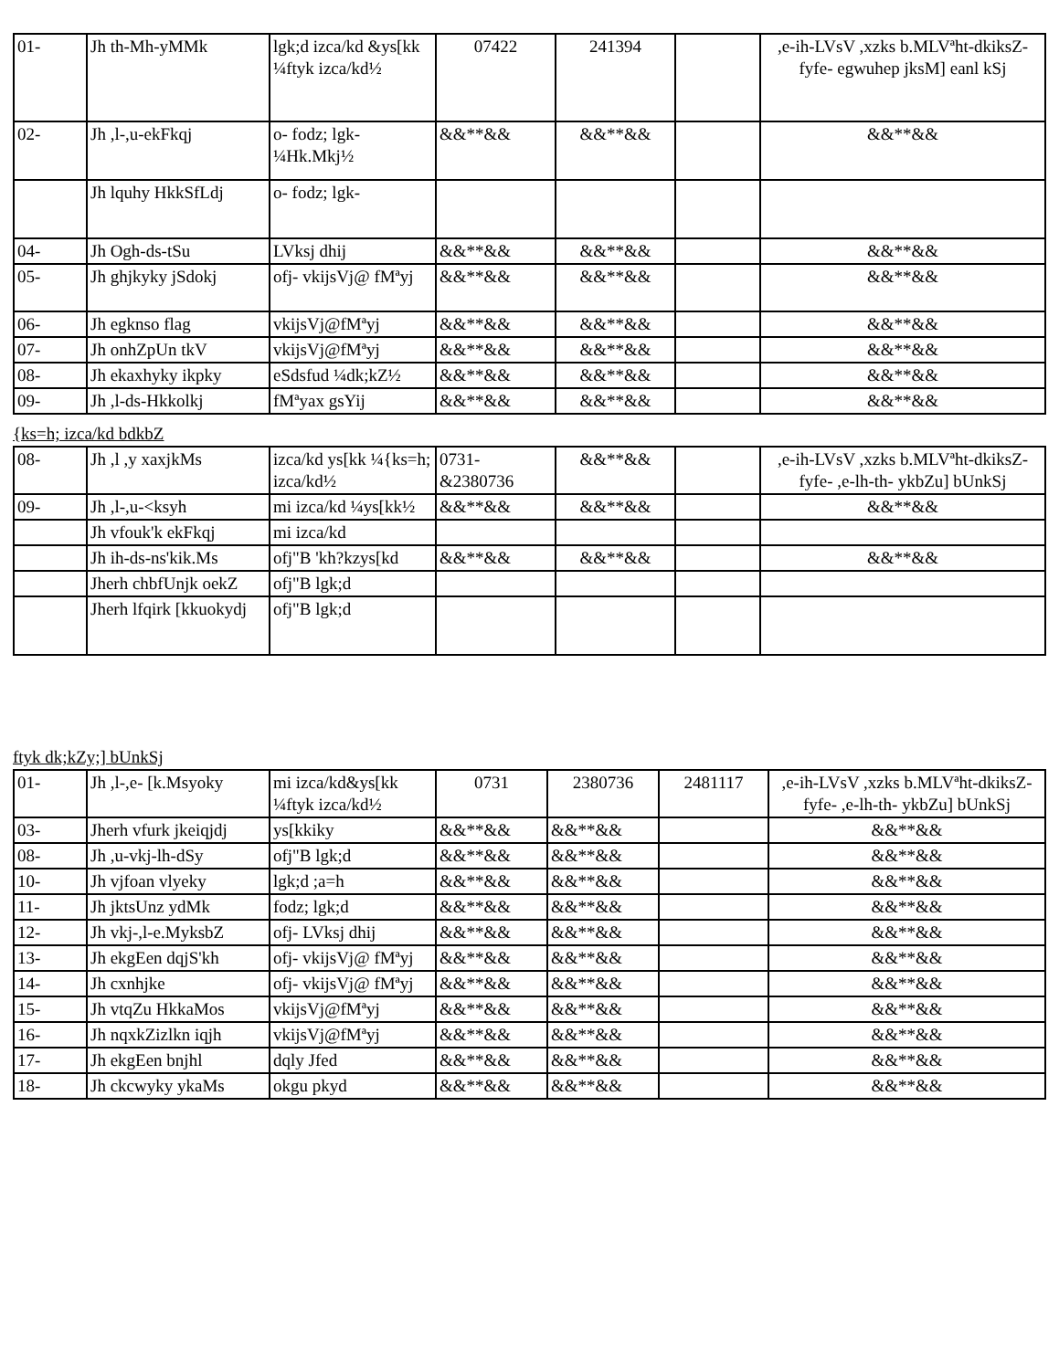| 01- | Jh th-Mh-yMMk | lgk;d izca/kd &ys[kk ¼ftyk izca/kd½ | 07422 | 241394 | | ,e-ih-LVsV ,xzks b.MLVªht-dkiksZ-fyfe- egwuhep jksM] eanl kSj |
| 02- | Jh ,l-,u-ekFkqj | o- fodz; lgk- ¼Hk.Mkj½ | &&**&& | &&**&& | | &&**&& |
| | Jh lquhy HkkSfLdj | o- fodz; lgk- | | | | |
| 04- | Jh Ogh-ds-tSu | LVksj dhij | &&**&& | &&**&& | | &&**&& |
| 05- | Jh ghjkyky jSdokj | ofj- vkijsVj@ fMªyj | &&**&& | &&**&& | | &&**&& |
| 06- | Jh egknso flag | vkijsVj@fMªyj | &&**&& | &&**&& | | &&**&& |
| 07- | Jh onhZpUn tkV | vkijsVj@fMªyj | &&**&& | &&**&& | | &&**&& |
| 08- | Jh ekaxhyky ikpky | eSdsfud ¼dk;kZ½ | &&**&& | &&**&& | | &&**&& |
| 09- | Jh ,l-ds-Hkkolkj | fMªyax gsYij | &&**&& | &&**&& | | &&**&& |
{ks=h; izca/kd bdkbZ
| 08- | Jh ,l ,y xaxjkMs | izca/kd ys[kk ¼{ks=h; izca/kd½ | 0731- &2380736 | &&**&& | | ,e-ih-LVsV ,xzks b.MLVªht-dkiksZ-fyfe- ,e-lh-th- ykbZu] bUnkSj |
| 09- | Jh ,l-,u-<ksyh | mi izca/kd ¼ys[kk½ | &&**&& | &&**&& | | &&**&& |
| | Jh vfouk'k ekFkqj | mi izca/kd | | | | |
| | Jh ih-ds-ns'kik.Ms | ofj"B 'kh?kzys[kd | &&**&& | &&**&& | | &&**&& |
| | Jherh chbfUnjk oekZ | ofj"B lgk;d | | | | |
| | Jherh lfqirk [kkuokydj | ofj"B lgk;d | | | | |
ftyk dk;kZy;] bUnkSj
| 01- | Jh ,l-,e- [k.Msyoky | mi izca/kd&ys[kk ¼ftyk izca/kd½ | 0731 | 2380736 | 2481117 | ,e-ih-LVsV ,xzks b.MLVªht-dkiksZ-fyfe- ,e-lh-th- ykbZu] bUnkSj |
| 03- | Jherh vfurk jkeiqjdj | ys[kkiky | &&**&& | &&**&& | | &&**&& |
| 08- | Jh ,u-vkj-lh-dSy | ofj"B lgk;d | &&**&& | &&**&& | | &&**&& |
| 10- | Jh vjfoan vlyeky | lgk;d ;a=h | &&**&& | &&**&& | | &&**&& |
| 11- | Jh jktsUnz ydMk | fodz; lgk;d | &&**&& | &&**&& | | &&**&& |
| 12- | Jh vkj-,l-e.MyksbZ | ofj- LVksj dhij | &&**&& | &&**&& | | &&**&& |
| 13- | Jh ekgEen dqjS'kh | ofj- vkijsVj@ fMªyj | &&**&& | &&**&& | | &&**&& |
| 14- | Jh cxnhjke | ofj- vkijsVj@ fMªyj | &&**&& | &&**&& | | &&**&& |
| 15- | Jh vtqZu HkkaMos | vkijsVj@fMªyj | &&**&& | &&**&& | | &&**&& |
| 16- | Jh nqxkZizlkn iqjh | vkijsVj@fMªyj | &&**&& | &&**&& | | &&**&& |
| 17- | Jh ekgEen bnjhl | dqly Jfed | &&**&& | &&**&& | | &&**&& |
| 18- | Jh ckcwyky ykaMs | okgu pkyd | &&**&& | &&**&& | | &&**&& |